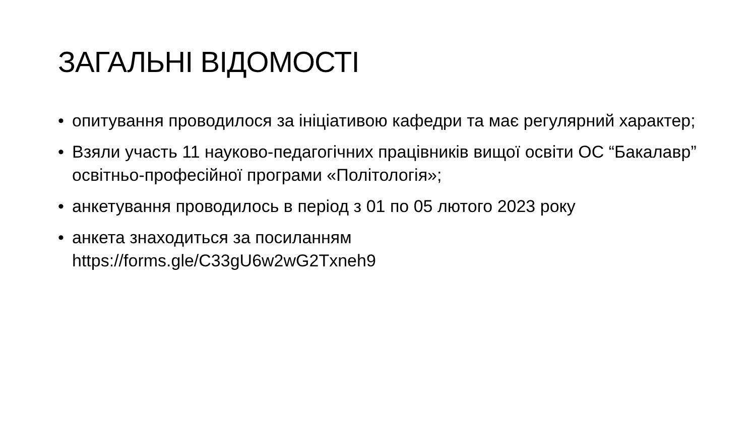ЗАГАЛЬНІ ВІДОМОСТІ
• опитування проводилося за ініціативою кафедри та має регулярний характер;
• Взяли участь 11 науково-педагогічних працівників вищої освіти ОС “Бакалавр” освітньо-професійної програми «Політологія»;
• анкетування проводилось в період з 01 по 05 лютого 2023 року
• анкета знаходиться за посиланням
https://forms.gle/C33gU6w2wG2Txneh9